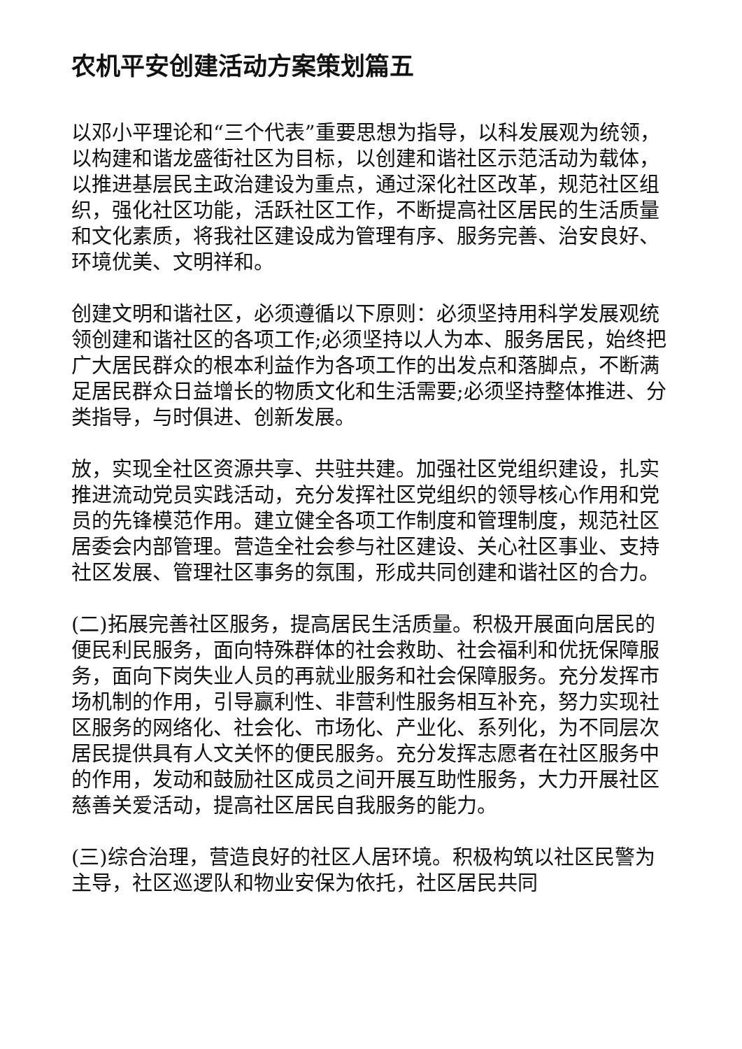农机平安创建活动方案策划篇五
以邓小平理论和“三个代表”重要思想为指导，以科发展观为统领，以构建和谐龙盛街社区为目标，以创建和谐社区示范活动为载体，以推进基层民主政治建设为重点，通过深化社区改革，规范社区组织，强化社区功能，活跃社区工作，不断提高社区居民的生活质量和文化素质，将我社区建设成为管理有序、服务完善、治安良好、环境优美、文明祥和。
创建文明和谐社区，必须遵循以下原则：必须坚持用科学发展观统领创建和谐社区的各项工作;必须坚持以人为本、服务居民，始终把广大居民群众的根本利益作为各项工作的出发点和落脚点，不断满足居民群众日益增长的物质文化和生活需要;必须坚持整体推进、分类指导，与时俱进、创新发展。
放，实现全社区资源共享、共驻共建。加强社区党组织建设，扎实推进流动党员实践活动，充分发挥社区党组织的领导核心作用和党员的先锋模范作用。建立健全各项工作制度和管理制度，规范社区居委会内部管理。营造全社会参与社区建设、关心社区事业、支持社区发展、管理社区事务的氛围，形成共同创建和谐社区的合力。
(二)拓展完善社区服务，提高居民生活质量。积极开展面向居民的便民利民服务，面向特殊群体的社会救助、社会福利和优抚保障服务，面向下岗失业人员的再就业服务和社会保障服务。充分发挥市场机制的作用，引导赢利性、非营利性服务相互补充，努力实现社区服务的网络化、社会化、市场化、产业化、系列化，为不同层次居民提供具有人文关怀的便民服务。充分发挥志愿者在社区服务中的作用，发动和鼓励社区成员之间开展互助性服务，大力开展社区慈善关爱活动，提高社区居民自我服务的能力。
(三)综合治理，营造良好的社区人居环境。积极构筑以社区民警为主导，社区巡逻队和物业安保为依托，社区居民共同